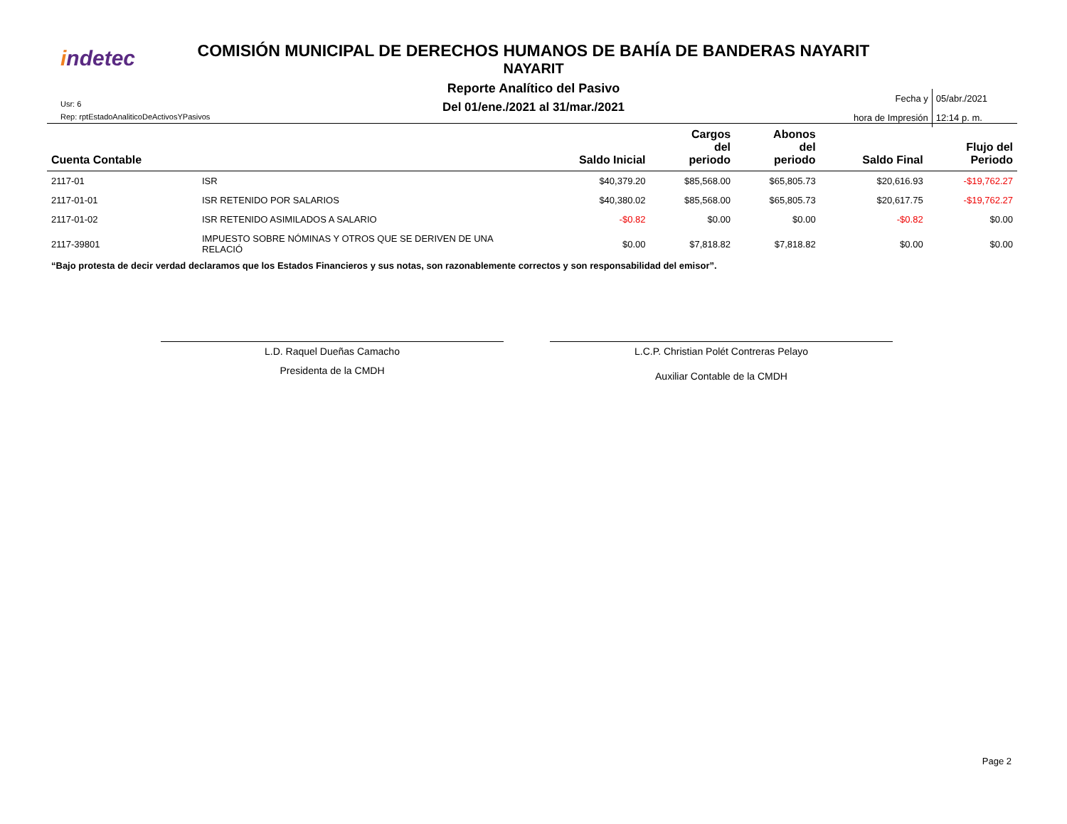indetec
COMISIÓN MUNICIPAL DE DERECHOS HUMANOS DE BAHÍA DE BANDERAS NAYARIT
NAYARIT
Reporte Analítico del Pasivo
Del 01/ene./2021 al 31/mar./2021
Usr: 6
Rep: rptEstadoAnaliticoDeActivosYPasivos
Fecha y
hora de Impresión
05/abr./2021
12:14 p. m.
| Cuenta Contable | | Saldo Inicial | Cargos del periodo | Abonos del periodo | Saldo Final | Flujo del Periodo |
| --- | --- | --- | --- | --- | --- | --- |
| 2117-01 | ISR | $40,379.20 | $85,568.00 | $65,805.73 | $20,616.93 | -$19,762.27 |
| 2117-01-01 | ISR RETENIDO POR SALARIOS | $40,380.02 | $85,568.00 | $65,805.73 | $20,617.75 | -$19,762.27 |
| 2117-01-02 | ISR RETENIDO ASIMILADOS A SALARIO | -$0.82 | $0.00 | $0.00 | -$0.82 | $0.00 |
| 2117-39801 | IMPUESTO SOBRE NÓMINAS Y OTROS QUE SE DERIVEN DE UNA RELACIÓ | $0.00 | $7,818.82 | $7,818.82 | $0.00 | $0.00 |
“Bajo protesta de decir verdad declaramos que los Estados Financieros y sus notas, son razonablemente correctos y son responsabilidad del emisor”.
L.D. Raquel Dueñas Camacho
Presidenta de la CMDH
L.C.P. Christian Polét Contreras Pelayo
Auxiliar Contable de la CMDH
Page 2